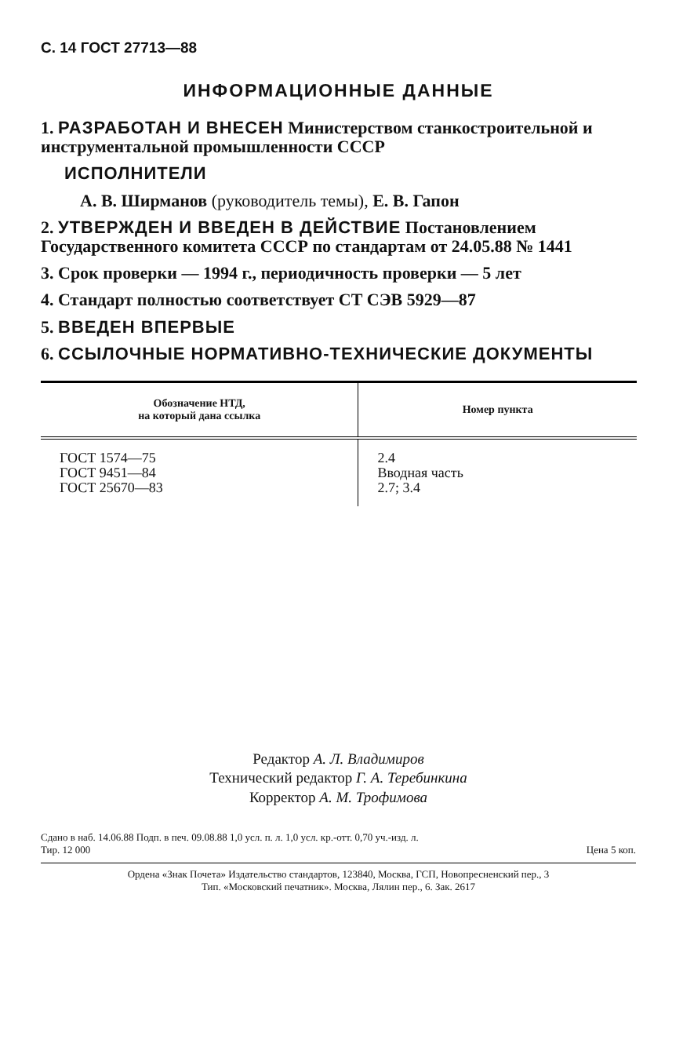С. 14 ГОСТ 27713—88
ИНФОРМАЦИОННЫЕ ДАННЫЕ
1. РАЗРАБОТАН И ВНЕСЕН Министерством станкостроительной и инструментальной промышленности СССР
ИСПОЛНИТЕЛИ
А. В. Ширманов (руководитель темы), Е. В. Гапон
2. УТВЕРЖДЕН И ВВЕДЕН В ДЕЙСТВИЕ Постановлением Государственного комитета СССР по стандартам от 24.05.88 № 1441
3. Срок проверки — 1994 г., периодичность проверки — 5 лет
4. Стандарт полностью соответствует СТ СЭВ 5929—87
5. ВВЕДЕН ВПЕРВЫЕ
6. ССЫЛОЧНЫЕ НОРМАТИВНО-ТЕХНИЧЕСКИЕ ДОКУМЕНТЫ
| Обозначение НТД, на который дана ссылка | Номер пункта |
| --- | --- |
| ГОСТ 1574—75 ГОСТ 9451—84 ГОСТ 25670—83 | 2.4 Вводная часть 2.7; 3.4 |
Редактор А. Л. Владимиров
Технический редактор Г. А. Теребинкина
Корректор А. М. Трофимова
Сдано в наб. 14.06.88 Подп. в печ. 09.08.88 1,0 усл. п. л. 1,0 усл. кр.-отт. 0,70 уч.-изд. л.
Тир. 12 000 Цена 5 коп.
Ордена «Знак Почета» Издательство стандартов, 123840, Москва, ГСП, Новопресненский пер., 3
Тип. «Московский печатник». Москва, Лялин пер., 6. Зак. 2617